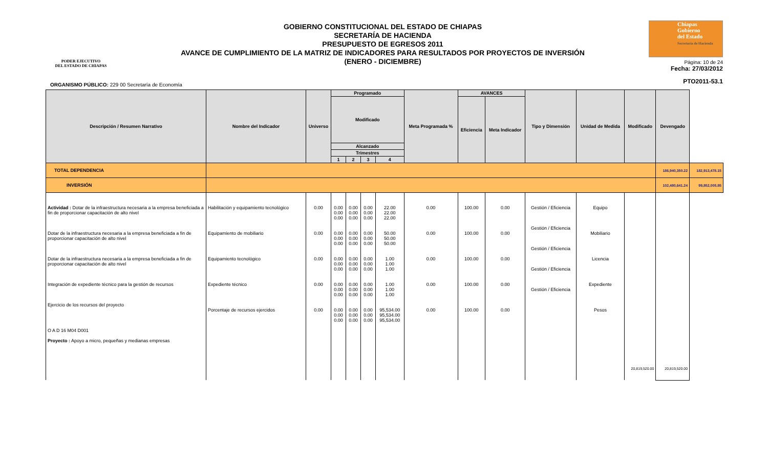PODER EJECUTIVO
DEL ESTADO DE CHIAPAS
GOBIERNO CONSTITUCIONAL DEL ESTADO DE CHIAPAS
SECRETARÍA DE HACIENDA
PRESUPUESTO DE EGRESOS 2011
AVANCE DE CUMPLIMIENTO DE LA MATRIZ DE INDICADORES PARA RESULTADOS POR PROYECTOS DE INVERSIÓN
(ENERO - DICIEMBRE)
Chiapas
Gobierno
del Estado
Secretaría de Hacienda
Página: 10 de 24
Fecha: 27/03/2012
PTO2011-53.1
ORGANISMO PÚBLICO: 229 00 Secretaría de Economía
| Descripción / Resumen Narrativo | Nombre del Indicador | Universo | Programado | | | | Meta Programada % | AVANCES | | Tipo y Dimensión | Unidad de Medida | Modificado | Devengado | |
| --- | --- | --- | --- | --- | --- | --- | --- | --- | --- | --- | --- | --- | --- | --- |
| | | | Modificado | | | | | Eficiencia | Meta Indicador | | | | | |
| | | | Alcanzado | | | | | | | | | | | |
| | | | Trimestres | | | | | | | | | | | |
| | | | 1 | 2 | 3 | 4 | | | | | | | | |
| TOTAL DEPENDENCIA | | | | | | | | | | | | | 186,940,350.22 | 182,913,478.15 |
| INVERSIÓN | | | | | | | | | | | | | 102,480,641.24 | 99,852,005.85 |
| Actividad : Dotar de la infraestructura necesaria a la empresa beneficiada a fin de proporcionar capacitación de alto nivel Dotar de la infraestructura necesaria a la empresa beneficiada a fin de proporcionar capacitación de alto nivel Dotar de la infraestructura necesaria a la empresa beneficiada a fin de proporcionar capacitación de alto nivel Integración de expediente técnico para la gestión de recursos Ejercicio de los recursos del proyecto O A D 16 M04 D001 Proyecto : Apoyo a micro, pequeñas y medianas empresas | Habilitación y equipamiento tecnológico Equipamiento de mobiliario Equipamiento tecnológico Expediente técnico Porcentaje de recursos ejercidos | 0.00 0.00 0.00 0.00 0.00 | 0.00 0.00 0.00 0.00 0.00 0.00 0.00 0.00 0.00 0.00 0.00 0.00 0.00 0.00 0.00 | 0.00 0.00 0.00 0.00 0.00 0.00 0.00 0.00 0.00 0.00 0.00 0.00 0.00 0.00 0.00 | 0.00 0.00 0.00 0.00 0.00 0.00 0.00 0.00 0.00 0.00 0.00 0.00 0.00 0.00 0.00 | 22.00 22.00 22.00 50.00 50.00 50.00 1.00 1.00 1.00 1.00 1.00 1.00 95,534.00 95,534.00 95,534.00 | 0.00 0.00 0.00 0.00 0.00 | 100.00 100.00 100.00 100.00 100.00 | 0.00 0.00 0.00 0.00 0.00 | Gestión / Eficiencia Gestión / Eficiencia Gestión / Eficiencia Gestión / Eficiencia Gestión / Eficiencia | Equipo Mobiliario Licencia Expediente Pesos | 20,819,520.00 | 20,819,520.00 | |